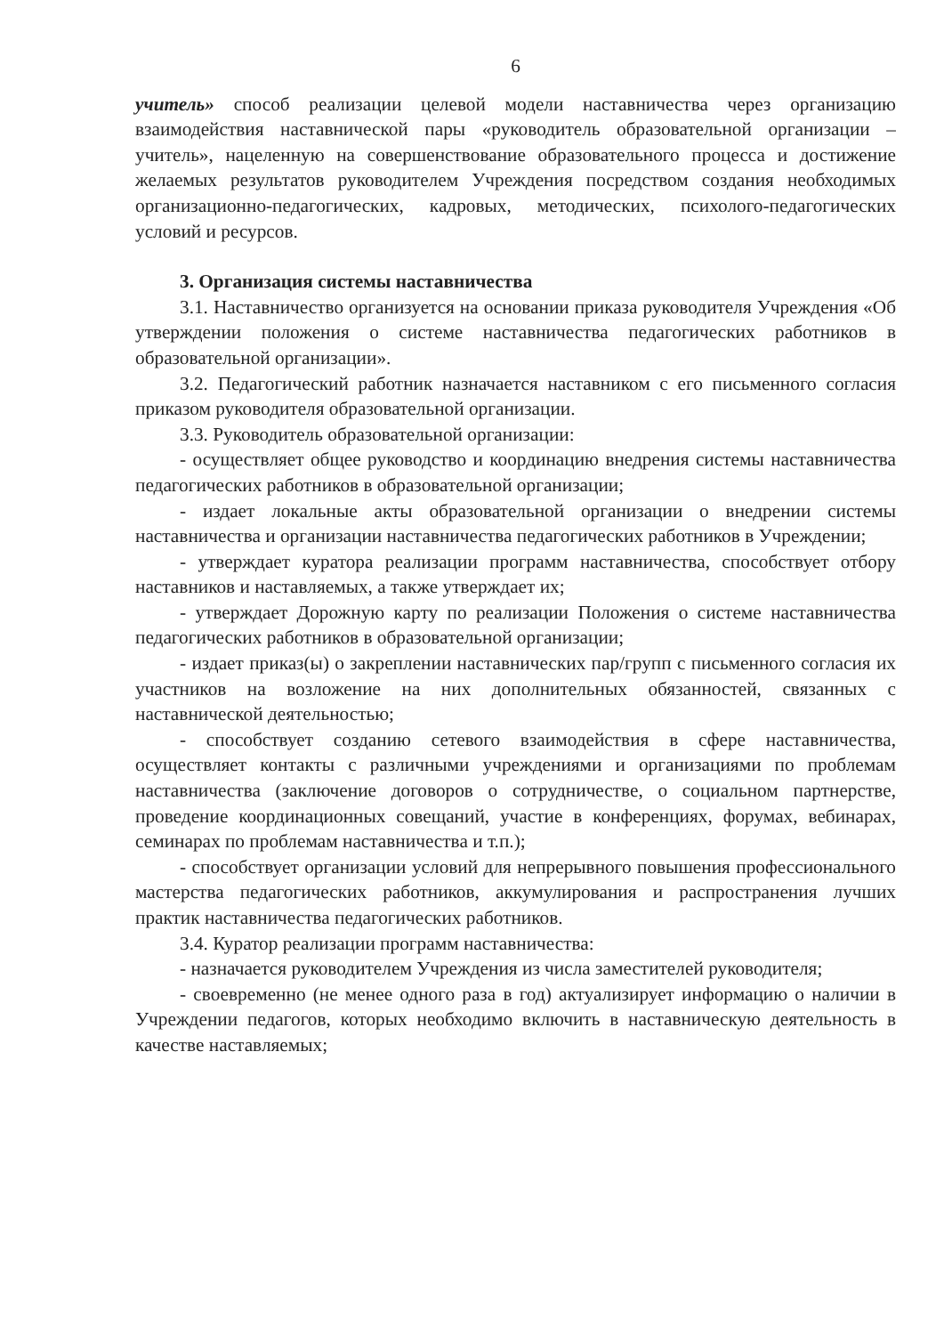6
учитель» способ реализации целевой модели наставничества через организацию взаимодействия наставнической пары «руководитель образовательной организации – учитель», нацеленную на совершенствование образовательного процесса и достижение желаемых результатов руководителем Учреждения посредством создания необходимых организационно-педагогических, кадровых, методических, психолого-педагогических условий и ресурсов.
3. Организация системы наставничества
3.1. Наставничество организуется на основании приказа руководителя Учреждения «Об утверждении положения о системе наставничества педагогических работников в образовательной организации».
3.2. Педагогический работник назначается наставником с его письменного согласия приказом руководителя образовательной организации.
3.3. Руководитель образовательной организации:
- осуществляет общее руководство и координацию внедрения системы наставничества педагогических работников в образовательной организации;
- издает локальные акты образовательной организации о внедрении системы наставничества и организации наставничества педагогических работников в Учреждении;
- утверждает куратора реализации программ наставничества, способствует отбору наставников и наставляемых, а также утверждает их;
- утверждает Дорожную карту по реализации Положения о системе наставничества педагогических работников в образовательной организации;
- издает приказ(ы) о закреплении наставнических пар/групп с письменного согласия их участников на возложение на них дополнительных обязанностей, связанных с наставнической деятельностью;
- способствует созданию сетевого взаимодействия в сфере наставничества, осуществляет контакты с различными учреждениями и организациями по проблемам наставничества (заключение договоров о сотрудничестве, о социальном партнерстве, проведение координационных совещаний, участие в конференциях, форумах, вебинарах, семинарах по проблемам наставничества и т.п.);
- способствует организации условий для непрерывного повышения профессионального мастерства педагогических работников, аккумулирования и распространения лучших практик наставничества педагогических работников.
3.4. Куратор реализации программ наставничества:
- назначается руководителем Учреждения из числа заместителей руководителя;
- своевременно (не менее одного раза в год) актуализирует информацию о наличии в Учреждении педагогов, которых необходимо включить в наставническую деятельность в качестве наставляемых;